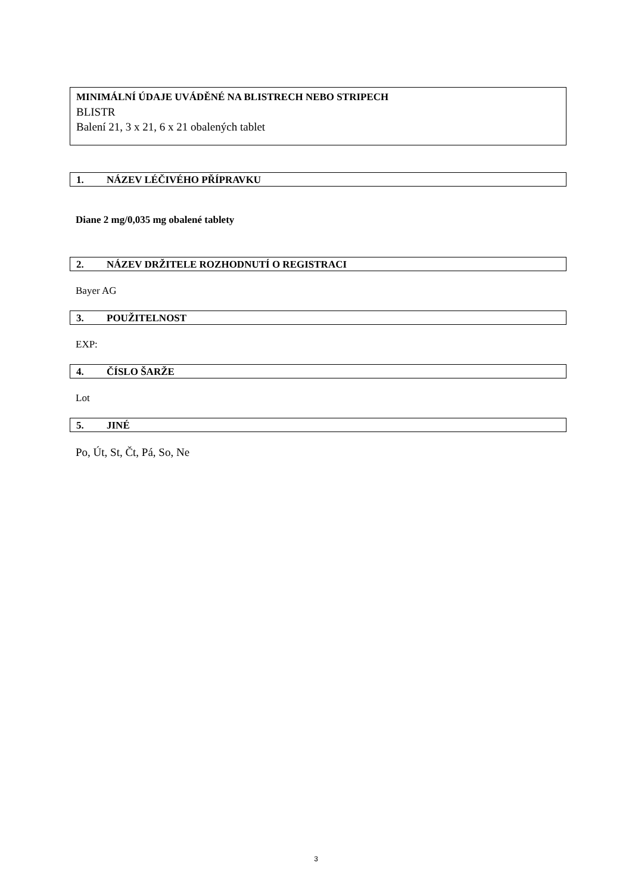MINIMÁLNÍ ÚDAJE UVÁDĚNÉ NA BLISTRECH NEBO STRIPECH
BLISTR
Balení 21, 3 x 21, 6 x 21 obalených tablet
1. NÁZEV LÉČIVÉHO PŘÍPRAVKU
Diane 2 mg/0,035 mg obalené tablety
2. NÁZEV DRŽITELE ROZHODNUTÍ O REGISTRACI
Bayer AG
3. POUŽITELNOST
EXP:
4. ČÍSLO ŠARŽE
Lot
5. JINÉ
Po, Út, St, Čt, Pá, So, Ne
3